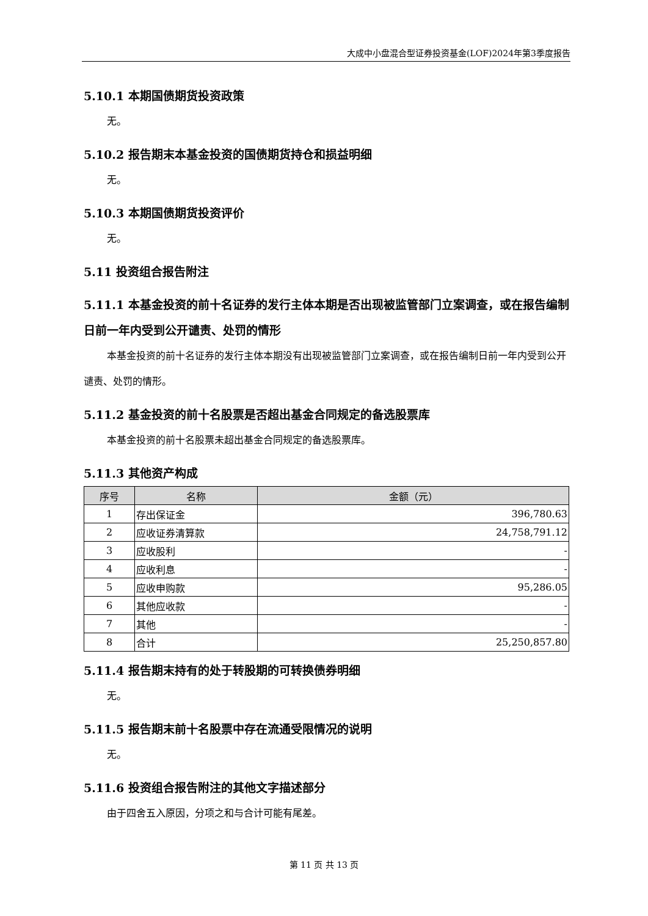大成中小盘混合型证券投资基金(LOF)2024年第3季度报告
5.10.1 本期国债期货投资政策
无。
5.10.2 报告期末本基金投资的国债期货持仓和损益明细
无。
5.10.3 本期国债期货投资评价
无。
5.11 投资组合报告附注
5.11.1 本基金投资的前十名证券的发行主体本期是否出现被监管部门立案调查，或在报告编制日前一年内受到公开谴责、处罚的情形
本基金投资的前十名证券的发行主体本期没有出现被监管部门立案调查，或在报告编制日前一年内受到公开谴责、处罚的情形。
5.11.2 基金投资的前十名股票是否超出基金合同规定的备选股票库
本基金投资的前十名股票未超出基金合同规定的备选股票库。
5.11.3 其他资产构成
| 序号 | 名称 | 金额（元） |
| --- | --- | --- |
| 1 | 存出保证金 | 396,780.63 |
| 2 | 应收证券清算款 | 24,758,791.12 |
| 3 | 应收股利 | - |
| 4 | 应收利息 | - |
| 5 | 应收申购款 | 95,286.05 |
| 6 | 其他应收款 | - |
| 7 | 其他 | - |
| 8 | 合计 | 25,250,857.80 |
5.11.4 报告期末持有的处于转股期的可转换债券明细
无。
5.11.5 报告期末前十名股票中存在流通受限情况的说明
无。
5.11.6 投资组合报告附注的其他文字描述部分
由于四舍五入原因，分项之和与合计可能有尾差。
第 11 页 共 13 页